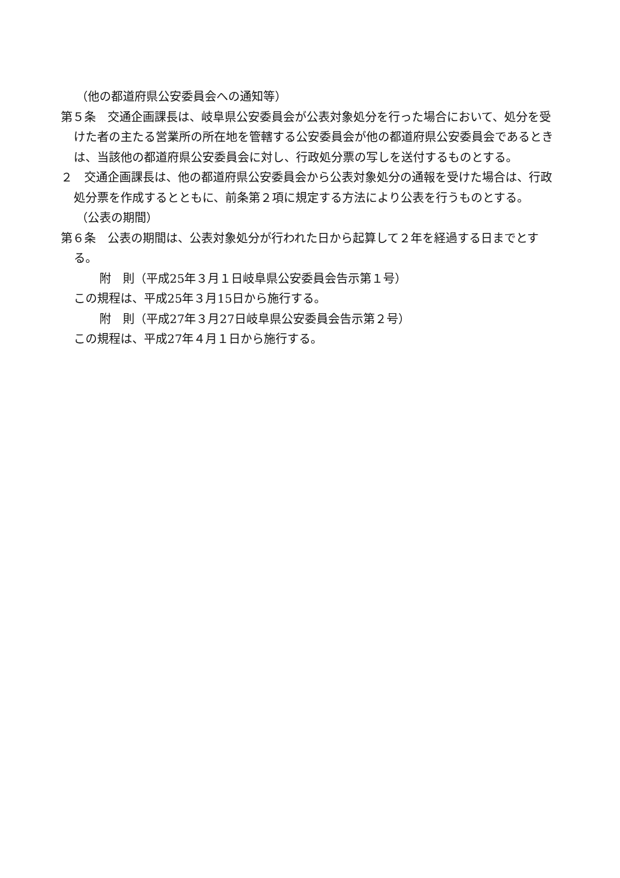（他の都道府県公安委員会への通知等）
第５条　交通企画課長は、岐阜県公安委員会が公表対象処分を行った場合において、処分を受けた者の主たる営業所の所在地を管轄する公安委員会が他の都道府県公安委員会であるときは、当該他の都道府県公安委員会に対し、行政処分票の写しを送付するものとする。
２　交通企画課長は、他の都道府県公安委員会から公表対象処分の通報を受けた場合は、行政処分票を作成するとともに、前条第２項に規定する方法により公表を行うものとする。
（公表の期間）
第６条　公表の期間は、公表対象処分が行われた日から起算して２年を経過する日までとする。
附　則（平成25年３月１日岐阜県公安委員会告示第１号）
この規程は、平成25年３月15日から施行する。
附　則（平成27年３月27日岐阜県公安委員会告示第２号）
この規程は、平成27年４月１日から施行する。